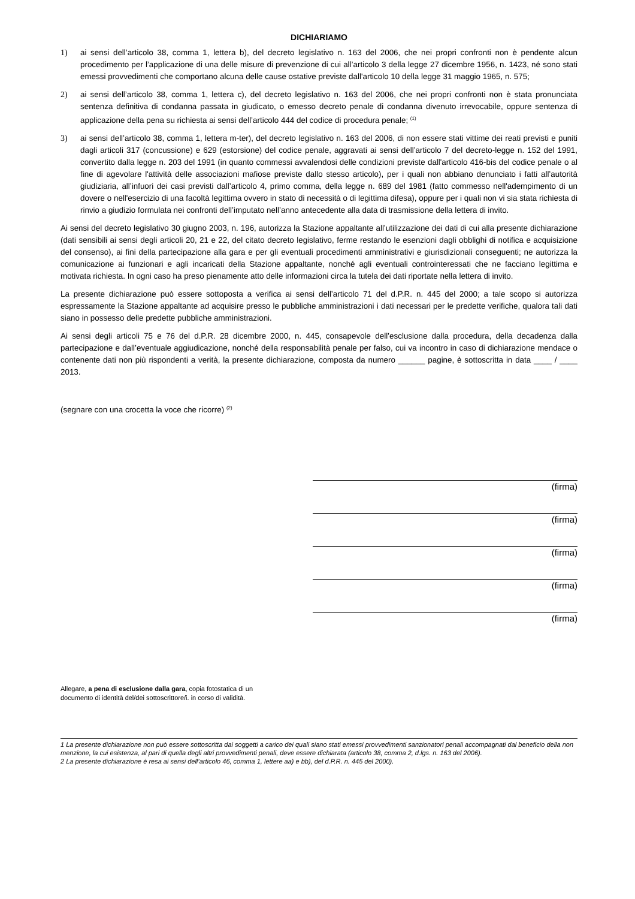DICHIARIAMO
1) ai sensi dell’articolo 38, comma 1, lettera b), del decreto legislativo n. 163 del 2006, che nei propri confronti non è pendente alcun procedimento per l’applicazione di una delle misure di prevenzione di cui all’articolo 3 della legge 27 dicembre 1956, n. 1423, né sono stati emessi provvedimenti che comportano alcuna delle cause ostative previste dall'articolo 10 della legge 31 maggio 1965, n. 575;
2) ai sensi dell’articolo 38, comma 1, lettera c), del decreto legislativo n. 163 del 2006, che nei propri confronti non è stata pronunciata sentenza definitiva di condanna passata in giudicato, o emesso decreto penale di condanna divenuto irrevocabile, oppure sentenza di applicazione della pena su richiesta ai sensi dell’articolo 444 del codice di procedura penale; <sup>(1)</sup>
3) ai sensi dell’articolo 38, comma 1, lettera m-ter), del decreto legislativo n. 163 del 2006, di non essere stati vittime dei reati previsti e puniti dagli articoli 317 (concussione) e 629 (estorsione) del codice penale, aggravati ai sensi dell’articolo 7 del decreto-legge n. 152 del 1991, convertito dalla legge n. 203 del 1991 (in quanto commessi avvalendosi delle condizioni previste dall'articolo 416-bis del codice penale o al fine di agevolare l'attività delle associazioni mafiose previste dallo stesso articolo), per i quali non abbiano denunciato i fatti all’autorità giudiziaria, all’infuori dei casi previsti dall’articolo 4, primo comma, della legge n. 689 del 1981 (fatto commesso nell'adempimento di un dovere o nell'esercizio di una facoltà legittima ovvero in stato di necessità o di legittima difesa), oppure per i quali non vi sia stata richiesta di rinvio a giudizio formulata nei confronti dell’imputato nell’anno antecedente alla data di trasmissione della lettera di invito.
Ai sensi del decreto legislativo 30 giugno 2003, n. 196, autorizza la Stazione appaltante all’utilizzazione dei dati di cui alla presente dichiarazione (dati sensibili ai sensi degli articoli 20, 21 e 22, del citato decreto legislativo, ferme restando le esenzioni dagli obblighi di notifica e acquisizione del consenso), ai fini della partecipazione alla gara e per gli eventuali procedimenti amministrativi e giurisdizionali conseguenti; ne autorizza la comunicazione ai funzionari e agli incaricati della Stazione appaltante, nonché agli eventuali controinteressati che ne facciano legittima e motivata richiesta. In ogni caso ha preso pienamente atto delle informazioni circa la tutela dei dati riportate nella lettera di invito.
La presente dichiarazione può essere sottoposta a verifica ai sensi dell’articolo 71 del d.P.R. n. 445 del 2000; a tale scopo si autorizza espressamente la Stazione appaltante ad acquisire presso le pubbliche amministrazioni i dati necessari per le predette verifiche, qualora tali dati siano in possesso delle predette pubbliche amministrazioni.
Ai sensi degli articoli 75 e 76 del d.P.R. 28 dicembre 2000, n. 445, consapevole dell’esclusione dalla procedura, della decadenza dalla partecipazione e dall’eventuale aggiudicazione, nonché della responsabilità penale per falso, cui va incontro in caso di dichiarazione mendace o contenente dati non più rispondenti a verità, la presente dichiarazione, composta da numero ______ pagine, è sottoscritta in data ____ / ____ 2013.
(segnare con una crocetta la voce che ricorre) <sup>(2)</sup>
(firma)
(firma)
(firma)
(firma)
(firma)
Allegare, a pena di esclusione dalla gara, copia fotostatica di un
documento di identità del/dei sottoscrittore/i. in corso di validità.
1 La presente dichiarazione non può essere sottoscritta dai soggetti a carico dei quali siano stati emessi provvedimenti sanzionatori penali accompagnati dal beneficio della non menzione, la cui esistenza, al pari di quella degli altri provvedimenti penali, deve essere dichiarata (articolo 38, comma 2, d.lgs. n. 163 del 2006).
2 La presente dichiarazione è resa ai sensi dell’articolo 46, comma 1, lettere aa) e bb), del d.P.R. n. 445 del 2000).